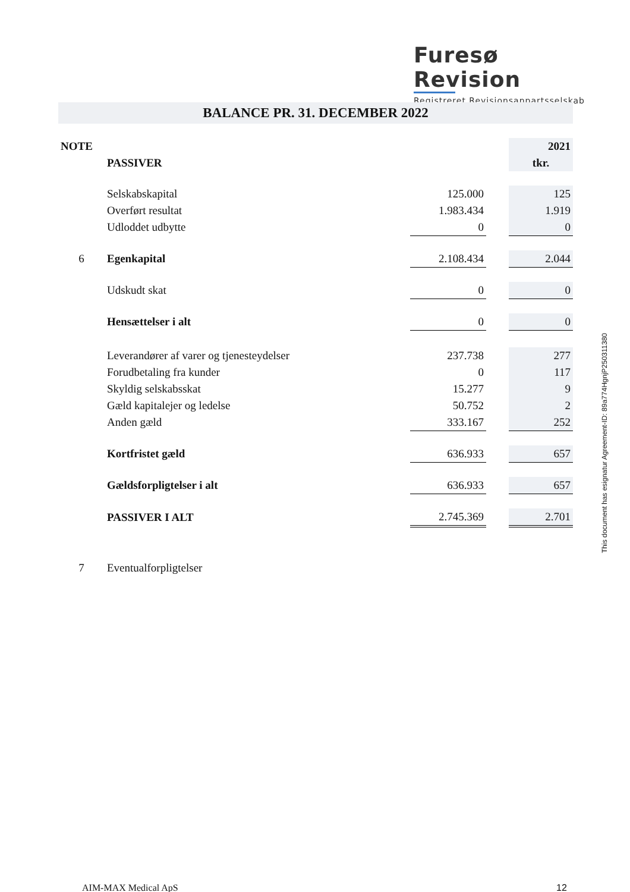Furesø Revision
Registreret Revisionsanpartsselskab
BALANCE PR. 31. DECEMBER 2022
| NOTE | | | | 2021 |
| --- | --- | --- | --- | --- |
| | PASSIVER | | | tkr. |
| | Selskabskapital | 125.000 | | 125 |
| | Overført resultat | 1.983.434 | | 1.919 |
| | Udloddet udbytte | 0 | | 0 |
| 6 | Egenkapital | 2.108.434 | | 2.044 |
| | Udskudt skat | 0 | | 0 |
| | Hensættelser i alt | 0 | | 0 |
| | Leverandører af varer og tjenesteydelser | 237.738 | | 277 |
| | Forudbetaling fra kunder | 0 | | 117 |
| | Skyldig selskabsskat | 15.277 | | 9 |
| | Gæld kapitalejer og ledelse | 50.752 | | 2 |
| | Anden gæld | 333.167 | | 252 |
| | Kortfristet gæld | 636.933 | | 657 |
| | Gældsforpligtelser i alt | 636.933 | | 657 |
| | PASSIVER I ALT | 2.745.369 | | 2.701 |
| 7 | Eventualforpligtelser | | | |
This document has esignatur Agreement-ID: 89a774HgnjP250311380
AIM-MAX Medical ApS 12